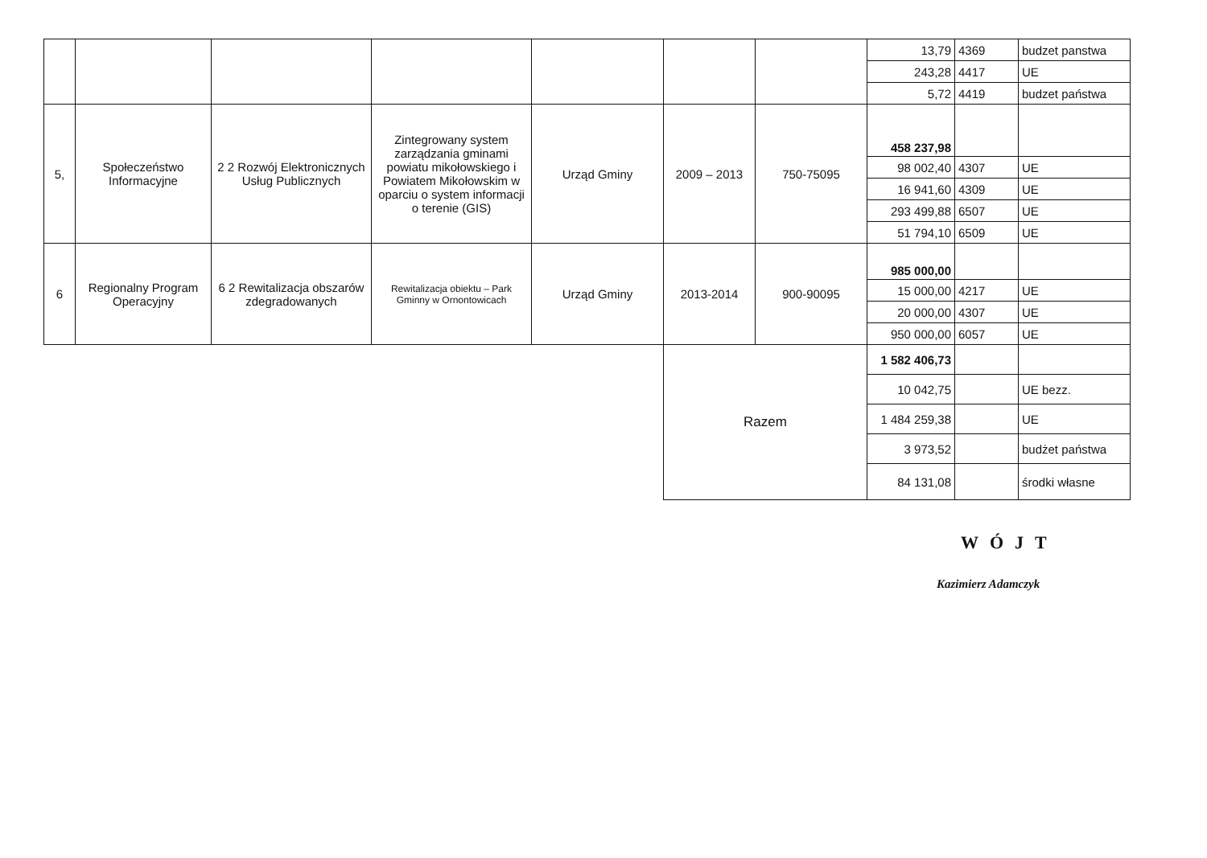| | | | | | | | 13,79 | 4369 | budzet panstwa |
| | | | | | | | 243,28 | 4417 | UE |
| | | | | | | | 5,72 | 4419 | budzet państwa |
| 5, | Społeczeństwo Informacyjne | 2 2 Rozwój Elektronicznych Usług Publicznych | Zintegrowany system zarządzania gminami powiatu mikołowskiego i Powiatem Mikołowskim w oparciu o system informacji o terenie (GIS) | Urząd Gminy | 2009 – 2013 | 750-75095 | 458 237,98 | | |
| | | | | | | | 98 002,40 | 4307 | UE |
| | | | | | | | 16 941,60 | 4309 | UE |
| | | | | | | | 293 499,88 | 6507 | UE |
| | | | | | | | 51 794,10 | 6509 | UE |
| 6 | Regionalny Program Operacyjny | 6 2 Rewitalizacja obszarów zdegradowanych | Rewitalizacja obiektu – Park Gminny w Ornontowicach | Urząd Gminy | 2013-2014 | 900-90095 | 985 000,00 | | |
| | | | | | | | 15 000,00 | 4217 | UE |
| | | | | | | | 20 000,00 | 4307 | UE |
| | | | | | | | 950 000,00 | 6057 | UE |
| | | | | | Razem | | 1 582 406,73 | | |
| | | | | | | | 10 042,75 | | UE bezz. |
| | | | | | | | 1 484 259,38 | | UE |
| | | | | | | | 3 973,52 | | budżet państwa |
| | | | | | | | 84 131,08 | | środki własne |
WÓJT
Kazimierz Adamczyk